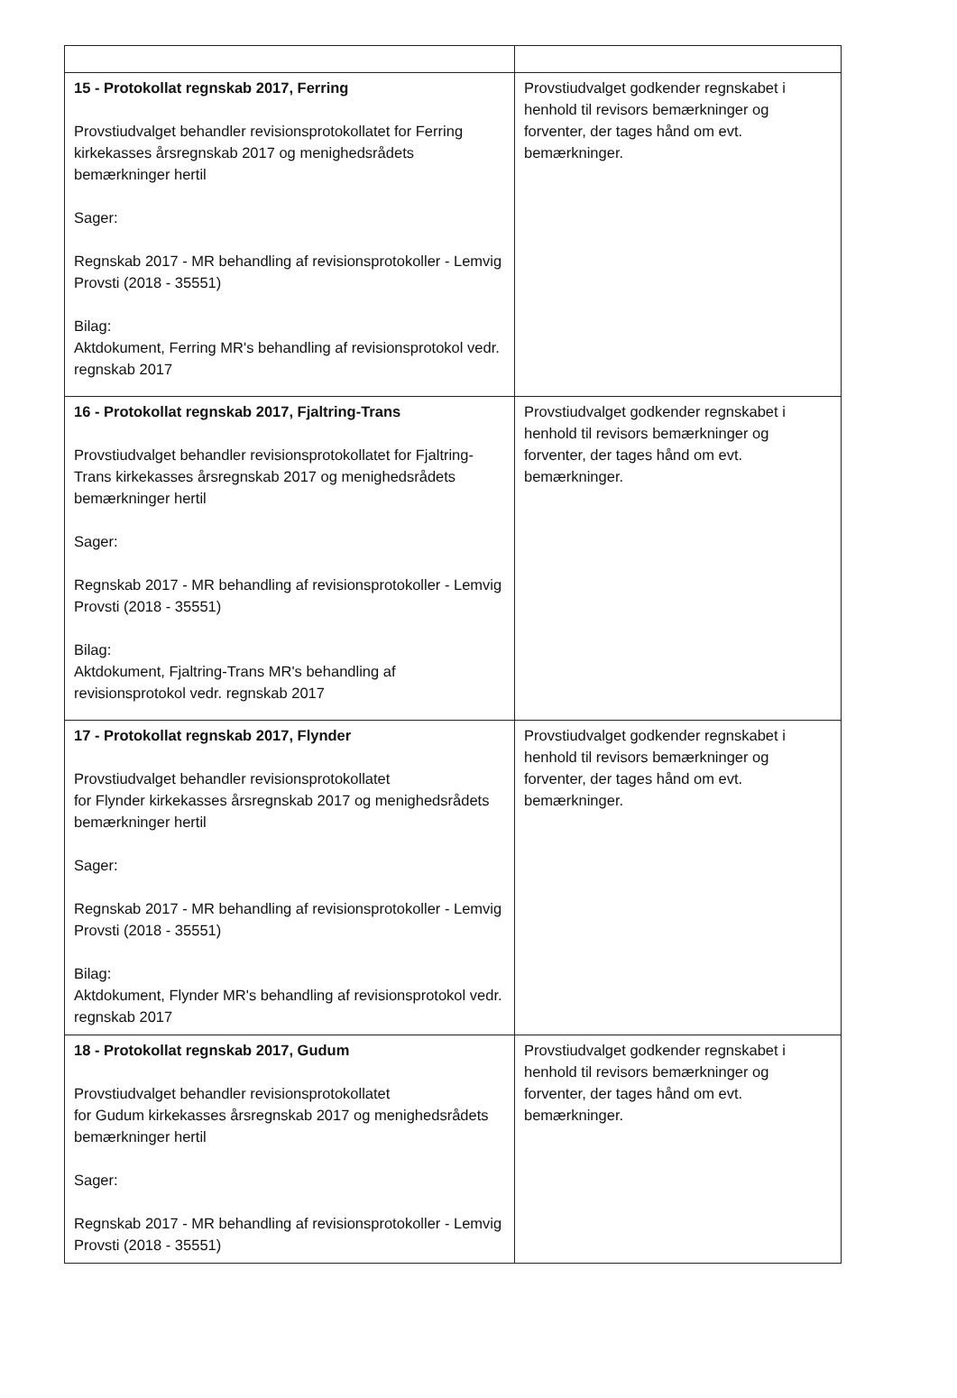| 15 - Protokollat regnskab 2017, Ferring Provstiudvalget behandler revisionsprotokollatet for Ferring kirkekasses årsregnskab 2017 og menighedsrådets bemærkninger hertil Sager: Regnskab 2017 - MR behandling af revisionsprotokoller - Lemvig Provsti (2018 - 35551) Bilag: Aktdokument, Ferring MR's behandling af revisionsprotokol vedr. regnskab 2017 | Provstiudvalget godkender regnskabet i henhold til revisors bemærkninger og forventer, der tages hånd om evt. bemærkninger. |
| 16 - Protokollat regnskab 2017, Fjaltring-Trans Provstiudvalget behandler revisionsprotokollatet for Fjaltring-Trans kirkekasses årsregnskab 2017 og menighedsrådets bemærkninger hertil Sager: Regnskab 2017 - MR behandling af revisionsprotokoller - Lemvig Provsti (2018 - 35551) Bilag: Aktdokument, Fjaltring-Trans MR's behandling af revisionsprotokol vedr. regnskab 2017 | Provstiudvalget godkender regnskabet i henhold til revisors bemærkninger og forventer, der tages hånd om evt. bemærkninger. |
| 17 - Protokollat regnskab 2017, Flynder Provstiudvalget behandler revisionsprotokollatet for Flynder kirkekasses årsregnskab 2017 og menighedsrådets bemærkninger hertil Sager: Regnskab 2017 - MR behandling af revisionsprotokoller - Lemvig Provsti (2018 - 35551) Bilag: Aktdokument, Flynder MR's behandling af revisionsprotokol vedr. regnskab 2017 | Provstiudvalget godkender regnskabet i henhold til revisors bemærkninger og forventer, der tages hånd om evt. bemærkninger. |
| 18 - Protokollat regnskab 2017, Gudum Provstiudvalget behandler revisionsprotokollatet for Gudum kirkekasses årsregnskab 2017 og menighedsrådets bemærkninger hertil Sager: Regnskab 2017 - MR behandling af revisionsprotokoller - Lemvig Provsti (2018 - 35551) | Provstiudvalget godkender regnskabet i henhold til revisors bemærkninger og forventer, der tages hånd om evt. bemærkninger. |